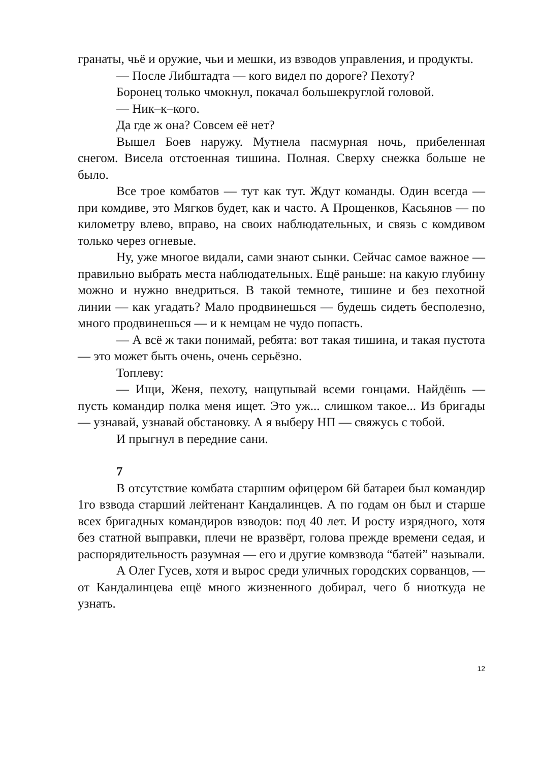гранаты, чьё и оружие, чьи и мешки, из взводов управления, и продукты.
— После Либштадта — кого видел по дороге? Пехоту?
Боронец только чмокнул, покачал большекруглой головой.
— Ник–к–кого.
Да где ж она? Совсем её нет?
Вышел Боев наружу. Мутнела пасмурная ночь, прибеленная снегом. Висела отстоенная тишина. Полная. Сверху снежка больше не было.
Все трое комбатов — тут как тут. Ждут команды. Один всегда — при комдиве, это Мягков будет, как и часто. А Прощенков, Касьянов — по километру влево, вправо, на своих наблюдательных, и связь с комдивом только через огневые.
Ну, уже многое видали, сами знают сынки. Сейчас самое важное — правильно выбрать места наблюдательных. Ещё раньше: на какую глубину можно и нужно внедриться. В такой темноте, тишине и без пехотной линии — как угадать? Мало продвинешься — будешь сидеть бесполезно, много продвинешься — и к немцам не чудо попасть.
— А всё ж таки понимай, ребята: вот такая тишина, и такая пустота — это может быть очень, очень серьёзно.
Топлеву:
— Ищи, Женя, пехоту, нащупывай всеми гонцами. Найдёшь — пусть командир полка меня ищет. Это уж... слишком такое... Из бригады — узнавай, узнавай обстановку. А я выберу НП — свяжусь с тобой.
И прыгнул в передние сани.
7
В отсутствие комбата старшим офицером 6й батареи был командир 1го взвода старший лейтенант Кандалинцев. А по годам он был и старше всех бригадных командиров взводов: под 40 лет. И росту изрядного, хотя без статной выправки, плечи не вразвёрт, голова прежде времени седая, и распорядительность разумная — его и другие комвзвода “батей” называли.
А Олег Гусев, хотя и вырос среди уличных городских сорванцов, — от Кандалинцева ещё много жизненного добирал, чего б ниоткуда не узнать.
12